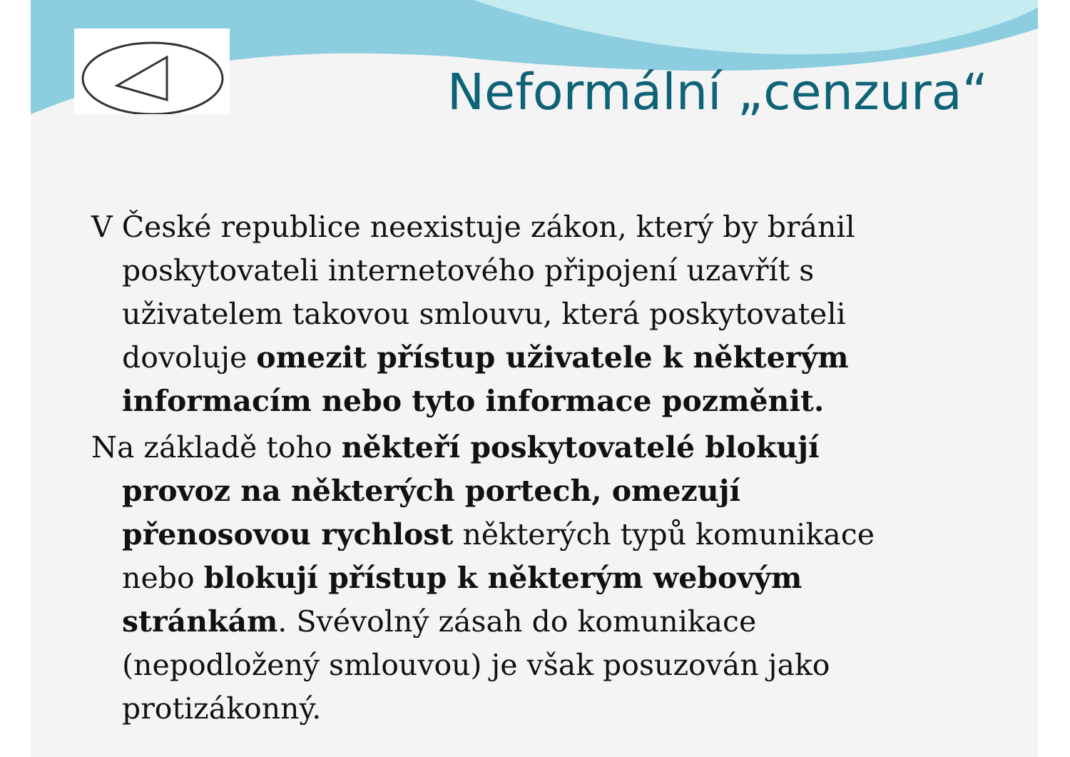Neformální „cenzura“
V České republice neexistuje zákon, který by bránil poskytovateli internetového připojení uzavřít s uživatelem takovou smlouvu, která poskytovateli dovoluje omezit přístup uživatele k některým informacím nebo tyto informace pozměnit.
Na základě toho někteří poskytovatelé blokují provoz na některých portech, omezují přenosovou rychlost některých typů komunikace nebo blokují přístup k některým webovým stránkám. Svévolný zásah do komunikace (nepodložený smlouvou) je však posuzován jako protizákonný.